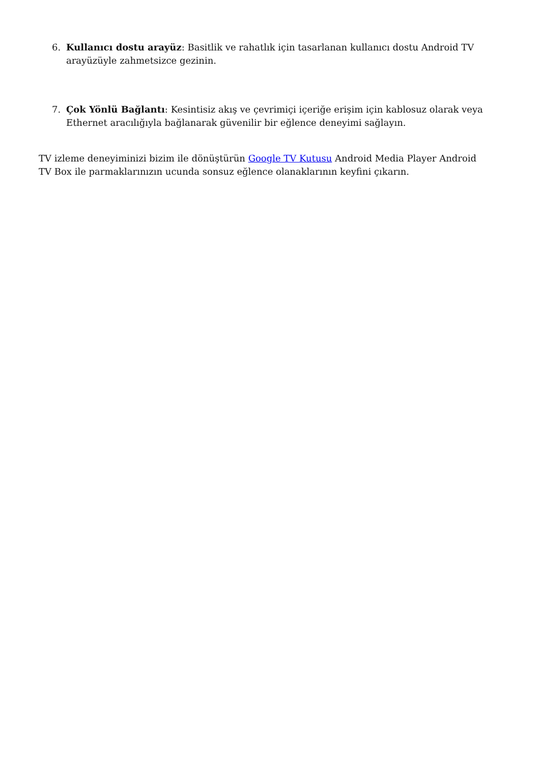6. Kullanıcı dostu arayüz: Basitlik ve rahatlık için tasarlanan kullanıcı dostu Android TV arayüzüyle zahmetsizce gezinin.
7. Çok Yönlü Bağlantı: Kesintisiz akış ve çevrimiçi içeriğe erişim için kablosuz olarak veya Ethernet aracılığıyla bağlanarak güvenilir bir eğlence deneyimi sağlayın.
TV izleme deneyiminizi bizim ile dönüştürün Google TV Kutusu Android Media Player Android TV Box ile parmaklarınızın ucunda sonsuz eğlence olanaklarının keyfini çıkarın.